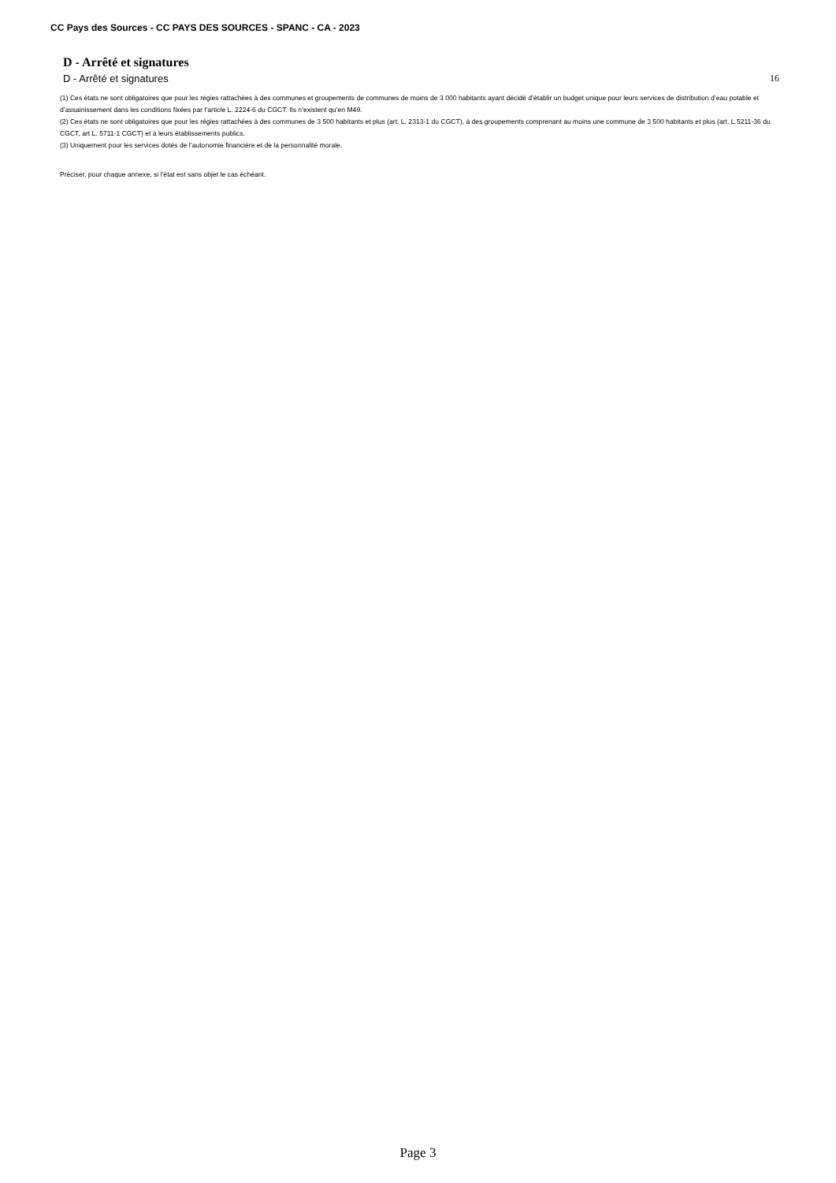CC Pays des Sources - CC PAYS DES SOURCES - SPANC - CA - 2023
D - Arrêté et signatures
D - Arrêté et signatures 16
(1) Ces états ne sont obligatoires que pour les régies rattachées à des communes et groupements de communes de moins de 3 000 habitants ayant décidé d’établir un budget unique pour leurs services de distribution d’eau potable et d’assainissement dans les conditions fixées par l’article L. 2224-6 du CGCT. Ils n’existent qu’en M49.
(2) Ces états ne sont obligatoires que pour les régies rattachées à des communes de 3 500 habitants et plus (art. L. 2313-1 du CGCT), à des groupements comprenant au moins une commune de 3 500 habitants et plus (art. L.5211-36 du CGCT, art L. 5711-1 CGCT) et à leurs établissements publics.
(3) Uniquement pour les services dotés de l’autonomie financière et de la personnalité morale.
Préciser, pour chaque annexe, si l’état est sans objet le cas échéant.
Page 3